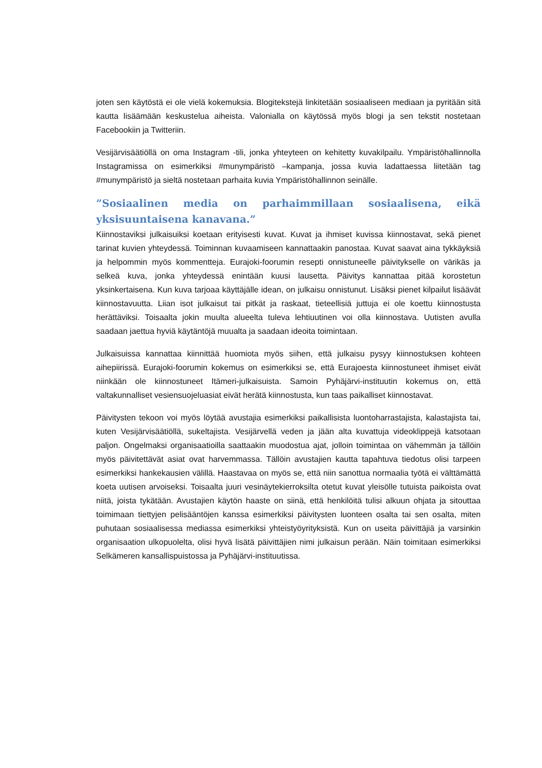joten sen käytöstä ei ole vielä kokemuksia. Blogitekstejä linkitetään sosiaaliseen mediaan ja pyritään sitä kautta lisäämään keskustelua aiheista. Valonialla on käytössä myös blogi ja sen tekstit nostetaan Facebookiin ja Twitteriin.
Vesijärvisäätiöllä on oma Instagram -tili, jonka yhteyteen on kehitetty kuvakilpailu. Ympäristöhallinnolla Instagramissa on esimerkiksi #munympäristö –kampanja, jossa kuvia ladattaessa liitetään tag #munympäristö ja sieltä nostetaan parhaita kuvia Ympäristöhallinnon seinälle.
”Sosiaalinen media on parhaimmillaan sosiaalisena, eikä yksisuuntaisena kanavana.”
Kiinnostaviksi julkaisuiksi koetaan erityisesti kuvat. Kuvat ja ihmiset kuvissa kiinnostavat, sekä pienet tarinat kuvien yhteydessä. Toiminnan kuvaamiseen kannattaakin panostaa. Kuvat saavat aina tykkäyksiä ja helpommin myös kommentteja. Eurajoki-foorumin resepti onnistuneelle päivitykselle on värikäs ja selkeä kuva, jonka yhteydessä enintään kuusi lausetta. Päivitys kannattaa pitää korostetun yksinkertaisena. Kun kuva tarjoaa käyttäjälle idean, on julkaisu onnistunut. Lisäksi pienet kilpailut lisäävät kiinnostavuutta. Liian isot julkaisut tai pitkät ja raskaat, tieteellisiä juttuja ei ole koettu kiinnostusta herättäviksi. Toisaalta jokin muulta alueelta tuleva lehtiuutinen voi olla kiinnostava. Uutisten avulla saadaan jaettua hyviä käytäntöjä muualta ja saadaan ideoita toimintaan.
Julkaisuissa kannattaa kiinnittää huomiota myös siihen, että julkaisu pysyy kiinnostuksen kohteen aihepiirissä. Eurajoki-foorumin kokemus on esimerkiksi se, että Eurajoesta kiinnostuneet ihmiset eivät niinkään ole kiinnostuneet Itämeri-julkaisuista. Samoin Pyhäjärvi-instituutin kokemus on, että valtakunnalliset vesiensuojeluasiat eivät herätä kiinnostusta, kun taas paikalliset kiinnostavat.
Päivitysten tekoon voi myös löytää avustajia esimerkiksi paikallisista luontoharrastajista, kalastajista tai, kuten Vesijärvisäätiöllä, sukeltajista. Vesijärvellä veden ja jään alta kuvattuja videoklippejä katsotaan paljon. Ongelmaksi organisaatioilla saattaakin muodostua ajat, jolloin toimintaa on vähemmän ja tällöin myös päivitettävät asiat ovat harvemmassa. Tällöin avustajien kautta tapahtuva tiedotus olisi tarpeen esimerkiksi hankekausien välillä. Haastavaa on myös se, että niin sanottua normaalia työtä ei välttämättä koeta uutisen arvoiseksi. Toisaalta juuri vesinäytekierroksilta otetut kuvat yleisölle tutuista paikoista ovat niitä, joista tykätään. Avustajien käytön haaste on siinä, että henkilöitä tulisi alkuun ohjata ja sitouttaa toimimaan tiettyjen pelisääntöjen kanssa esimerkiksi päivitysten luonteen osalta tai sen osalta, miten puhutaan sosiaalisessa mediassa esimerkiksi yhteistyöyrityksistä. Kun on useita päivittäjiä ja varsinkin organisaation ulkopuolelta, olisi hyvä lisätä päivittäjien nimi julkaisun perään. Näin toimitaan esimerkiksi Selkämeren kansallispuistossa ja Pyhäjärvi-instituutissa.